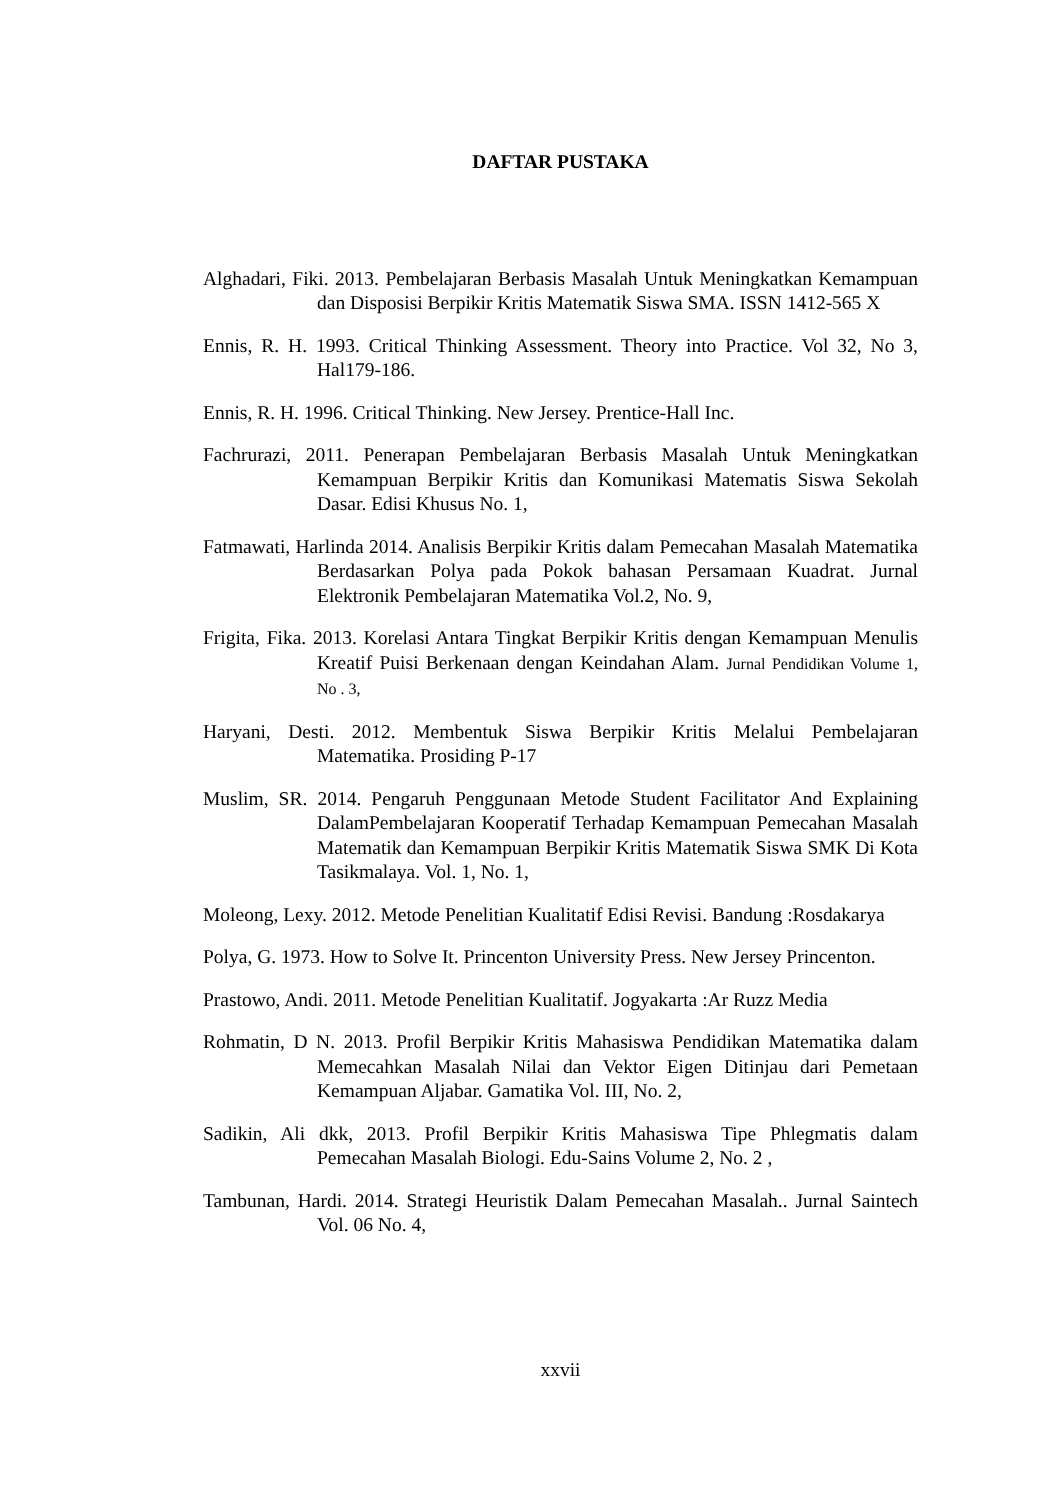DAFTAR PUSTAKA
Alghadari, Fiki. 2013. Pembelajaran Berbasis Masalah Untuk Meningkatkan Kemampuan dan Disposisi Berpikir Kritis Matematik Siswa SMA. ISSN 1412-565 X
Ennis, R. H. 1993. Critical Thinking Assessment. Theory into Practice. Vol 32, No 3, Hal179-186.
Ennis, R. H. 1996. Critical Thinking. New Jersey. Prentice-Hall Inc.
Fachrurazi, 2011. Penerapan Pembelajaran Berbasis Masalah Untuk Meningkatkan Kemampuan Berpikir Kritis dan Komunikasi Matematis Siswa Sekolah Dasar. Edisi Khusus No. 1,
Fatmawati, Harlinda 2014. Analisis Berpikir Kritis dalam Pemecahan Masalah Matematika Berdasarkan Polya pada Pokok bahasan Persamaan Kuadrat. Jurnal Elektronik Pembelajaran Matematika Vol.2, No. 9,
Frigita, Fika. 2013. Korelasi Antara Tingkat Berpikir Kritis dengan Kemampuan Menulis Kreatif Puisi Berkenaan dengan Keindahan Alam. Jurnal Pendidikan Volume 1, No . 3,
Haryani, Desti. 2012. Membentuk Siswa Berpikir Kritis Melalui Pembelajaran Matematika. Prosiding P-17
Muslim, SR. 2014. Pengaruh Penggunaan Metode Student Facilitator And Explaining DalamPembelajaran Kooperatif Terhadap Kemampuan Pemecahan Masalah Matematik dan Kemampuan Berpikir Kritis Matematik Siswa SMK Di Kota Tasikmalaya. Vol. 1, No. 1,
Moleong, Lexy. 2012. Metode Penelitian Kualitatif Edisi Revisi. Bandung :Rosdakarya
Polya, G. 1973. How to Solve It. Princenton University Press. New Jersey Princenton.
Prastowo, Andi. 2011. Metode Penelitian Kualitatif. Jogyakarta :Ar Ruzz Media
Rohmatin, D N. 2013. Profil Berpikir Kritis Mahasiswa Pendidikan Matematika dalam Memecahkan Masalah Nilai dan Vektor Eigen Ditinjau dari Pemetaan Kemampuan Aljabar. Gamatika Vol. III, No. 2,
Sadikin, Ali dkk, 2013. Profil Berpikir Kritis Mahasiswa Tipe Phlegmatis dalam Pemecahan Masalah Biologi. Edu-Sains Volume 2, No. 2 ,
Tambunan, Hardi. 2014. Strategi Heuristik Dalam Pemecahan Masalah.. Jurnal Saintech Vol. 06 No. 4,
xxvii